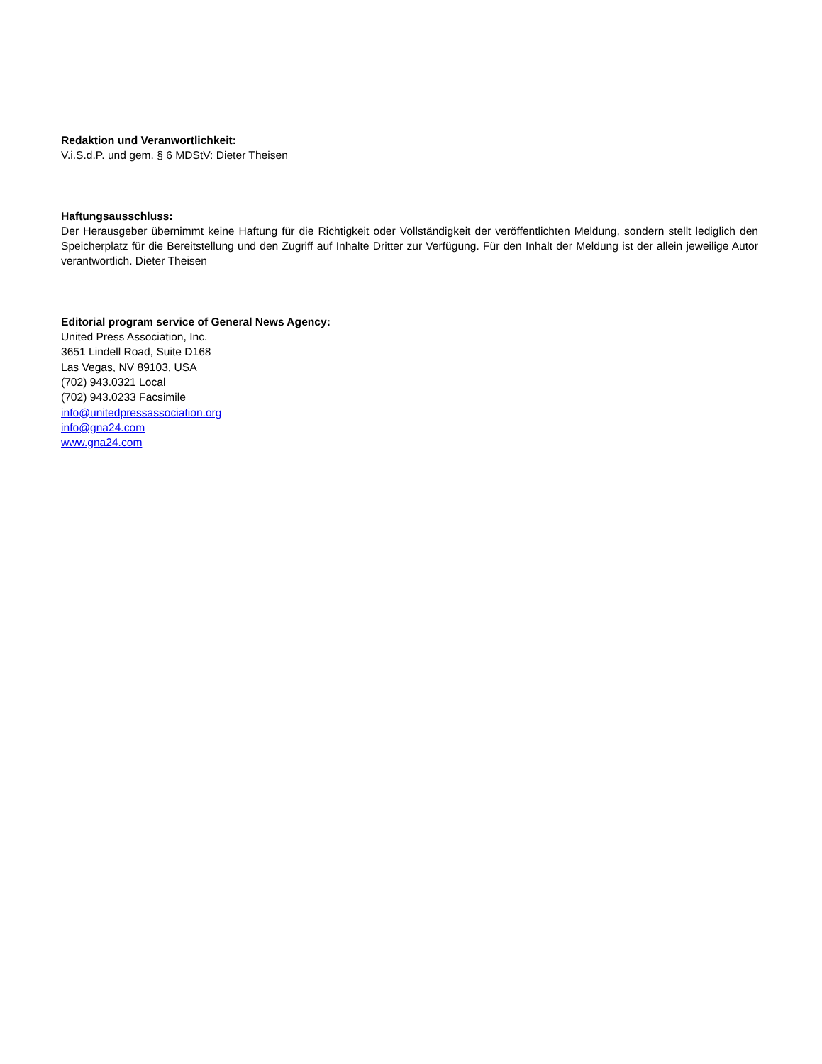Redaktion und Veranwortlichkeit:
V.i.S.d.P. und gem. § 6 MDStV: Dieter Theisen
Haftungsausschluss:
Der Herausgeber übernimmt keine Haftung für die Richtigkeit oder Vollständigkeit der veröffentlichten Meldung, sondern stellt lediglich den Speicherplatz für die Bereitstellung und den Zugriff auf Inhalte Dritter zur Verfügung. Für den Inhalt der Meldung ist der allein jeweilige Autor verantwortlich. Dieter Theisen
Editorial program service of General News Agency:
United Press Association, Inc.
3651 Lindell Road, Suite D168
Las Vegas, NV 89103, USA
(702) 943.0321 Local
(702) 943.0233 Facsimile
info@unitedpressassociation.org
info@gna24.com
www.gna24.com